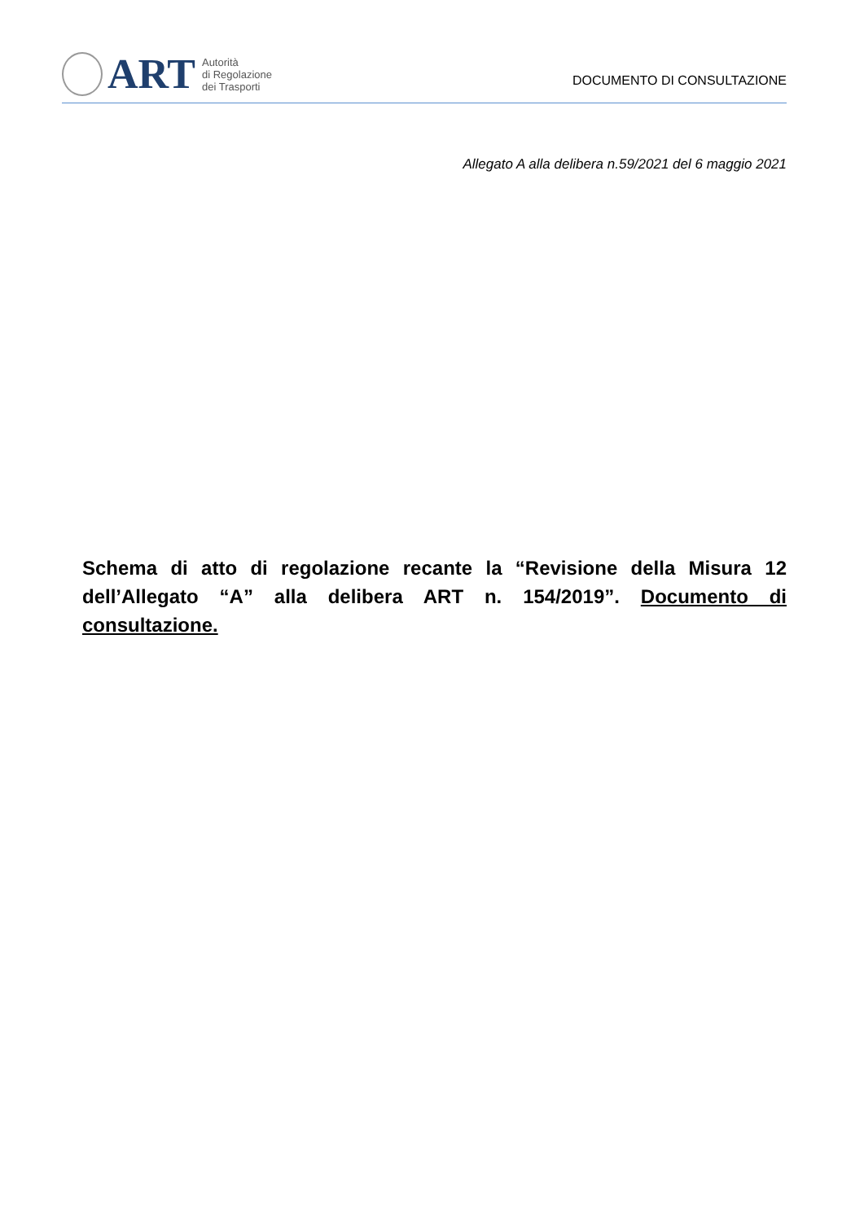ART
Autorità
di Regolazione
dei Trasporti
DOCUMENTO DI CONSULTAZIONE
Allegato A alla delibera n.59/2021 del 6 maggio 2021
Schema di atto di regolazione recante la “Revisione della Misura 12 dell’Allegato “A” alla delibera ART n. 154/2019”. Documento di consultazione.